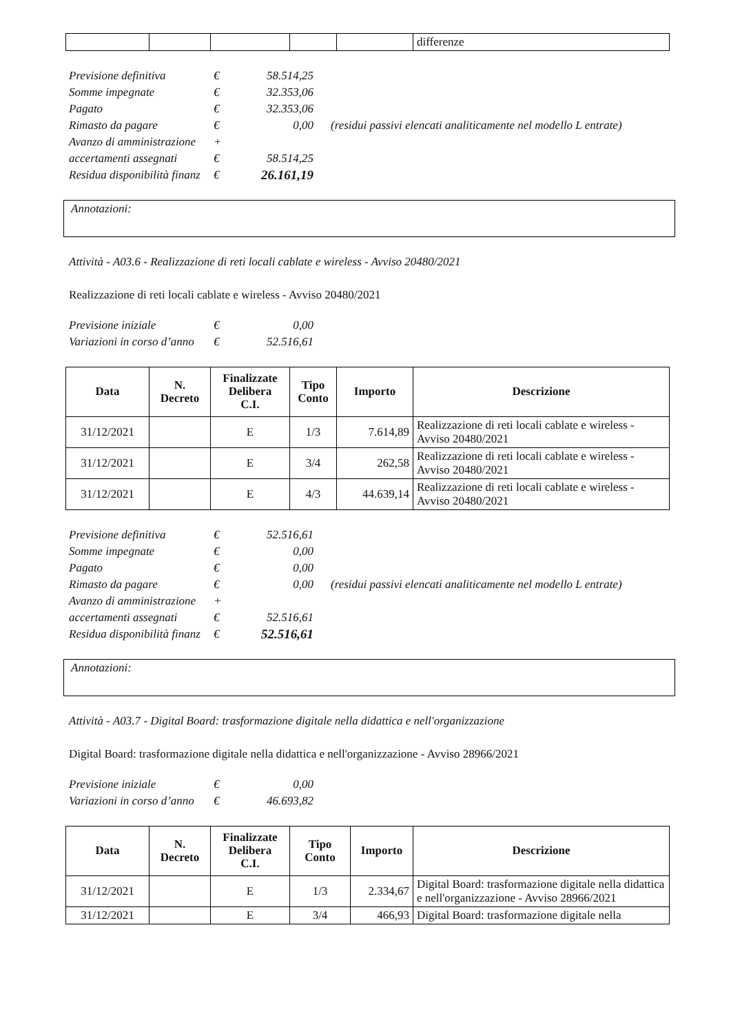| | | | | | differenze |
| Previsione definitiva | € | 58.514,25 | |
| Somme impegnate | € | 32.353,06 | |
| Pagato | € | 32.353,06 | |
| Rimasto da pagare | € | 0,00 | (residui passivi elencati analiticamente nel modello L entrate) |
| Avanzo di amministrazione | + | | |
| accertamenti assegnati | € | 58.514,25 | |
| Residua disponibilità finanz | € | 26.161,19 | |
Annotazioni:
Attività - A03.6 - Realizzazione di reti locali cablate e wireless - Avviso 20480/2021
Realizzazione di reti locali cablate e wireless - Avviso 20480/2021
| Previsione iniziale | € | 0,00 |
| Variazioni in corso d’anno | € | 52.516,61 |
| Data | N. Decreto | Finalizzate Delibera C.I. | Tipo Conto | Importo | Descrizione |
| --- | --- | --- | --- | --- | --- |
| 31/12/2021 | | E | 1/3 | 7.614,89 | Realizzazione di reti locali cablate e wireless - Avviso 20480/2021 |
| 31/12/2021 | | E | 3/4 | 262,58 | Realizzazione di reti locali cablate e wireless - Avviso 20480/2021 |
| 31/12/2021 | | E | 4/3 | 44.639,14 | Realizzazione di reti locali cablate e wireless - Avviso 20480/2021 |
| Previsione definitiva | € | 52.516,61 | |
| Somme impegnate | € | 0,00 | |
| Pagato | € | 0,00 | |
| Rimasto da pagare | € | 0,00 | (residui passivi elencati analiticamente nel modello L entrate) |
| Avanzo di amministrazione | + | | |
| accertamenti assegnati | € | 52.516,61 | |
| Residua disponibilità finanz | € | 52.516,61 | |
Annotazioni:
Attività - A03.7 - Digital Board: trasformazione digitale nella didattica e nell'organizzazione
Digital Board: trasformazione digitale nella didattica e nell'organizzazione - Avviso 28966/2021
| Previsione iniziale | € | 0,00 |
| Variazioni in corso d’anno | € | 46.693,82 |
| Data | N. Decreto | Finalizzate Delibera C.I. | Tipo Conto | Importo | Descrizione |
| --- | --- | --- | --- | --- | --- |
| 31/12/2021 | | E | 1/3 | 2.334,67 | Digital Board: trasformazione digitale nella didattica e nell'organizzazione - Avviso 28966/2021 |
| 31/12/2021 | | E | 3/4 | 466,93 | Digital Board: trasformazione digitale nella |